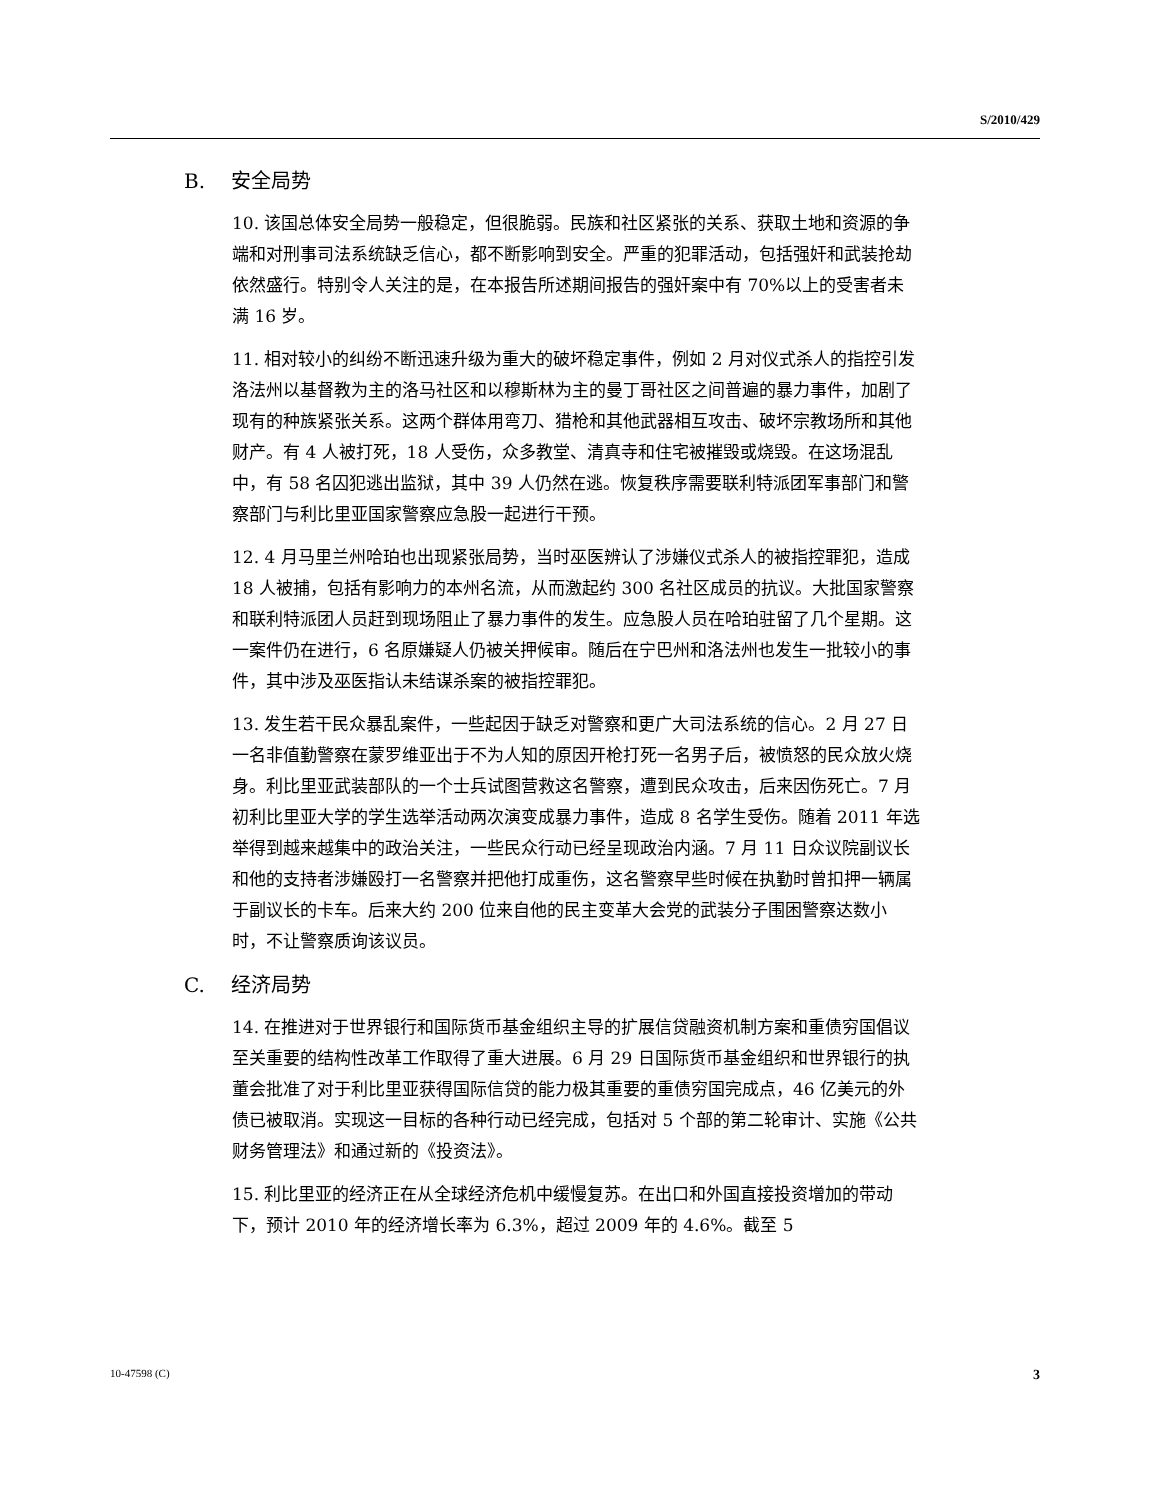S/2010/429
B. 安全局势
10. 该国总体安全局势一般稳定，但很脆弱。民族和社区紧张的关系、获取土地和资源的争端和对刑事司法系统缺乏信心，都不断影响到安全。严重的犯罪活动，包括强奸和武装抢劫依然盛行。特别令人关注的是，在本报告所述期间报告的强奸案中有 70%以上的受害者未满 16 岁。
11. 相对较小的纠纷不断迅速升级为重大的破坏稳定事件，例如 2 月对仪式杀人的指控引发洛法州以基督教为主的洛马社区和以穆斯林为主的曼丁哥社区之间普遍的暴力事件，加剧了现有的种族紧张关系。这两个群体用弯刀、猎枪和其他武器相互攻击、破坏宗教场所和其他财产。有 4 人被打死，18 人受伤，众多教堂、清真寺和住宅被摧毁或烧毁。在这场混乱中，有 58 名囚犯逃出监狱，其中 39 人仍然在逃。恢复秩序需要联利特派团军事部门和警察部门与利比里亚国家警察应急股一起进行干预。
12. 4 月马里兰州哈珀也出现紧张局势，当时巫医辨认了涉嫌仪式杀人的被指控罪犯，造成 18 人被捕，包括有影响力的本州名流，从而激起约 300 名社区成员的抗议。大批国家警察和联利特派团人员赶到现场阻止了暴力事件的发生。应急股人员在哈珀驻留了几个星期。这一案件仍在进行，6 名原嫌疑人仍被关押候审。随后在宁巴州和洛法州也发生一批较小的事件，其中涉及巫医指认未结谋杀案的被指控罪犯。
13. 发生若干民众暴乱案件，一些起因于缺乏对警察和更广大司法系统的信心。2 月 27 日一名非值勤警察在蒙罗维亚出于不为人知的原因开枪打死一名男子后，被愤怒的民众放火烧身。利比里亚武装部队的一个士兵试图营救这名警察，遭到民众攻击，后来因伤死亡。7 月初利比里亚大学的学生选举活动两次演变成暴力事件，造成 8 名学生受伤。随着 2011 年选举得到越来越集中的政治关注，一些民众行动已经呈现政治内涵。7 月 11 日众议院副议长和他的支持者涉嫌殴打一名警察并把他打成重伤，这名警察早些时候在执勤时曾扣押一辆属于副议长的卡车。后来大约 200 位来自他的民主变革大会党的武装分子围困警察达数小时，不让警察质询该议员。
C. 经济局势
14. 在推进对于世界银行和国际货币基金组织主导的扩展信贷融资机制方案和重债穷国倡议至关重要的结构性改革工作取得了重大进展。6 月 29 日国际货币基金组织和世界银行的执董会批准了对于利比里亚获得国际信贷的能力极其重要的重债穷国完成点，46 亿美元的外债已被取消。实现这一目标的各种行动已经完成，包括对 5 个部的第二轮审计、实施《公共财务管理法》和通过新的《投资法》。
15. 利比里亚的经济正在从全球经济危机中缓慢复苏。在出口和外国直接投资增加的带动下，预计 2010 年的经济增长率为 6.3%，超过 2009 年的 4.6%。截至 5
10-47598 (C) 3